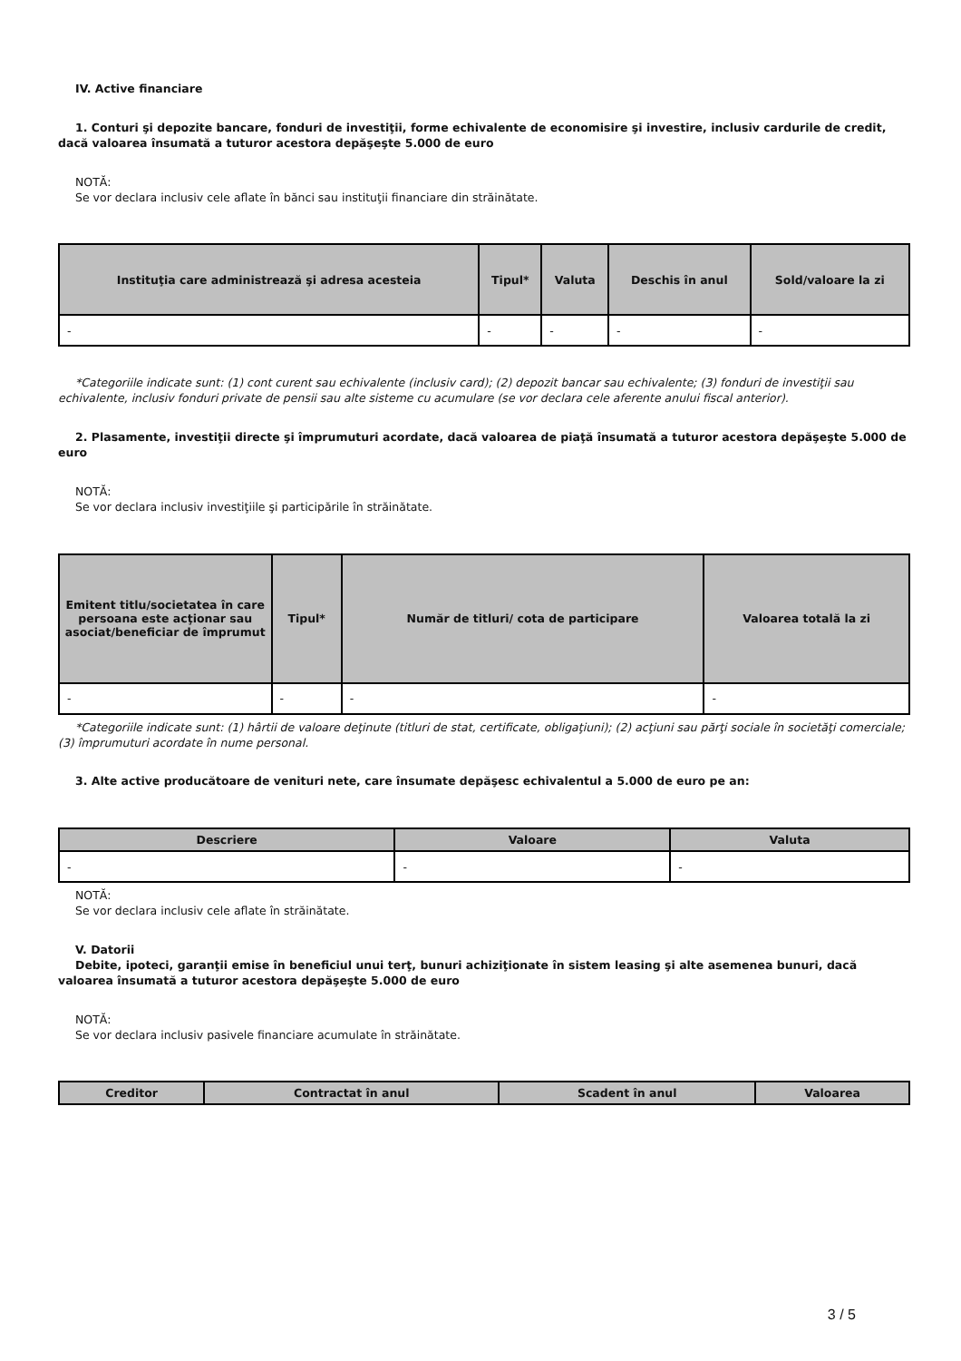IV. Active financiare
1. Conturi şi depozite bancare, fonduri de investiţii, forme echivalente de economisire şi investire, inclusiv cardurile de credit, dacă valoarea însumată a tuturor acestora depăşeşte 5.000 de euro
NOTĂ:
Se vor declara inclusiv cele aflate în bănci sau instituţii financiare din străinătate.
| Instituţia care administrează şi adresa acesteia | Tipul* | Valuta | Deschis în anul | Sold/valoare la zi |
| --- | --- | --- | --- | --- |
| - | - | - | - | - |
*Categoriile indicate sunt: (1) cont curent sau echivalente (inclusiv card); (2) depozit bancar sau echivalente; (3) fonduri de investiţii sau echivalente, inclusiv fonduri private de pensii sau alte sisteme cu acumulare (se vor declara cele aferente anului fiscal anterior).
2. Plasamente, investiţii directe şi împrumuturi acordate, dacă valoarea de piaţă însumată a tuturor acestora depăşeşte 5.000 de euro
NOTĂ:
Se vor declara inclusiv investiţiile şi participările în străinătate.
| Emitent titlu/societatea în care persoana este acţionar sau asociat/beneficiar de împrumut | Tipul* | Număr de titluri/ cota de participare | Valoarea totală la zi |
| --- | --- | --- | --- |
| - | - | - | - |
*Categoriile indicate sunt: (1) hârtii de valoare deţinute (titluri de stat, certificate, obligaţiuni); (2) acţiuni sau părţi sociale în societăţi comerciale; (3) împrumuturi acordate în nume personal.
3. Alte active producătoare de venituri nete, care însumate depăşesc echivalentul a 5.000 de euro pe an:
| Descriere | Valoare | Valuta |
| --- | --- | --- |
| - | - | - |
NOTĂ:
Se vor declara inclusiv cele aflate în străinătate.
V. Datorii
Debite, ipoteci, garanţii emise în beneficiul unui terţ, bunuri achiziţionate în sistem leasing şi alte asemenea bunuri, dacă valoarea însumată a tuturor acestora depăşeşte 5.000 de euro
NOTĂ:
Se vor declara inclusiv pasivele financiare acumulate în străinătate.
| Creditor | Contractat în anul | Scadent în anul | Valoarea |
| --- | --- | --- | --- |
3 / 5